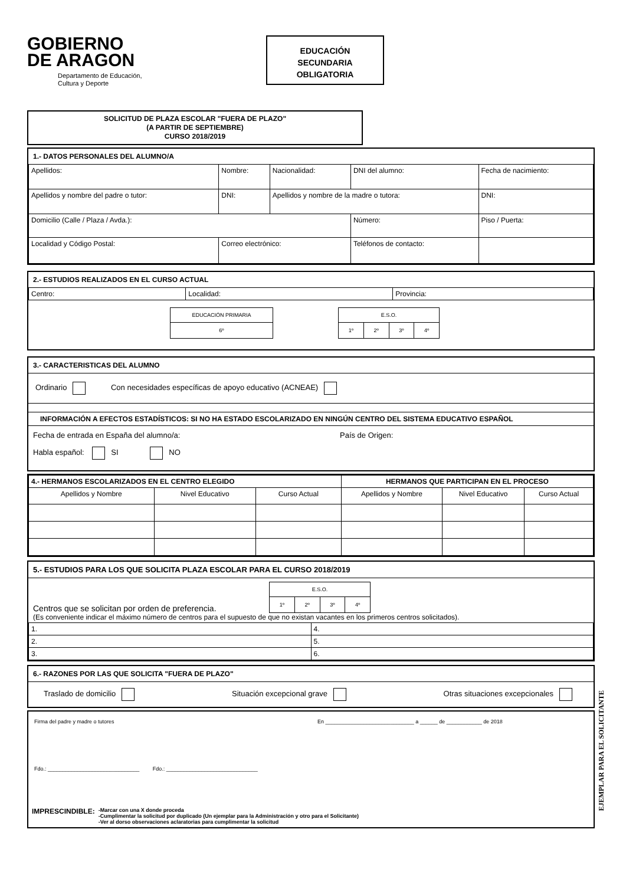GOBIERNO
DE ARAGON
Departamento de Educación,
Cultura y Deporte
EDUCACIÓN
SECUNDARIA
OBLIGATORIA
SOLICITUD DE PLAZA ESCOLAR "FUERA DE PLAZO"
(A PARTIR DE SEPTIEMBRE)
CURSO 2018/2019
1.- DATOS PERSONALES DEL ALUMNO/A
| Apellidos: | Nombre: | Nacionalidad: | DNI del alumno: | Fecha de nacimiento: |
| Apellidos y nombre del padre o tutor: | DNI: | Apellidos y nombre de la madre o tutora: | | DNI: |
| Domicilio (Calle / Plaza / Avda.): | | | Número: | Piso / Puerta: |
| Localidad y Código Postal: | Correo electrónico: | | Teléfonos de contacto: | |
2.- ESTUDIOS REALIZADOS EN EL CURSO ACTUAL
| Centro: | Localidad: | Provincia: |
| EDUCACIÓN PRIMARIA |
| 6º |
| E.S.O. | | | |
| 1º | 2º | 3º | 4º |
3.- CARACTERISTICAS DEL ALUMNO
Ordinario Con necesidades específicas de apoyo educativo (ACNEAE)
INFORMACIÓN A EFECTOS ESTADÍSTICOS: SI NO HA ESTADO ESCOLARIZADO EN NINGÚN CENTRO DEL SISTEMA EDUCATIVO ESPAÑOL
Fecha de entrada en España del alumno/a: País de Origen:
Habla español: SI NO
| 4.- HERMANOS ESCOLARIZADOS EN EL CENTRO ELEGIDO | | | HERMANOS QUE PARTICIPAN EN EL PROCESO | | |
| --- | --- | --- | --- | --- | --- |
| Apellidos y Nombre | Nivel Educativo | Curso Actual | Apellidos y Nombre | Nivel Educativo | Curso Actual |
5.- ESTUDIOS PARA LOS QUE SOLICITA PLAZA ESCOLAR PARA EL CURSO 2018/2019
| E.S.O. | | | |
| 1º | 2º | 3º | 4º |
Centros que se solicitan por orden de preferencia.
(Es conveniente indicar el máximo número de centros para el supuesto de que no existan vacantes en los primeros centros solicitados).
| 1. | 4. |
| 2. | 5. |
| 3. | 6. |
6.- RAZONES POR LAS QUE SOLICITA "FUERA DE PLAZO"
Traslado de domicilio Situación excepcional grave Otras situaciones excepcionales
Firma del padre y madre o tutores En ______________________________ a ______ de ____________ de 2018
Fdo.: _______________________________ Fdo.: _______________________________
IMPRESCINDIBLE: -Marcar con una X donde proceda
-Cumplimentar la solicitud por duplicado (Un ejemplar para la Administración y otro para el Solicitante)
-Ver al dorso observaciones aclaratorias para cumplimentar la solicitud
EJEMPLAR PARA EL SOLICITANTE